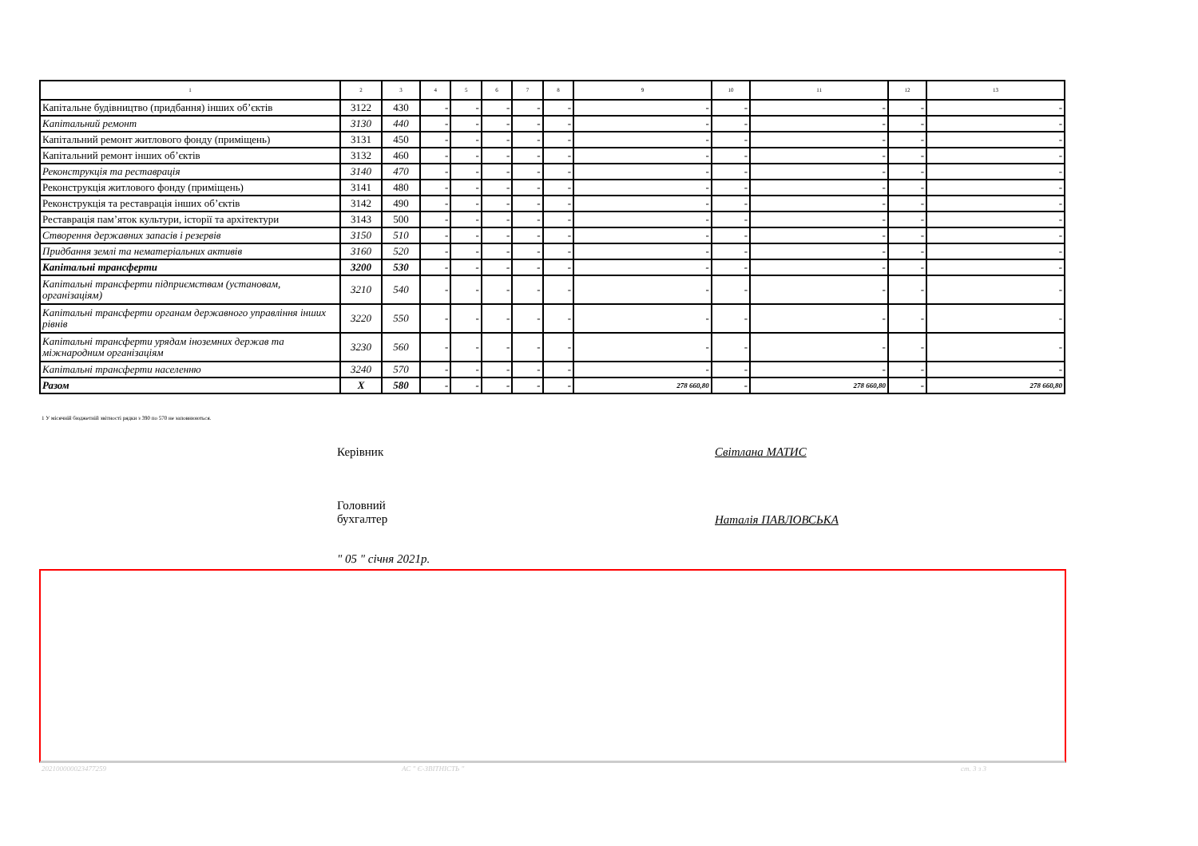| 1 | 2 | 3 | 4 | 5 | 6 | 7 | 8 | 9 | 10 | 11 | 12 | 13 |
| --- | --- | --- | --- | --- | --- | --- | --- | --- | --- | --- | --- | --- |
| Капітальне будівництво (придбання) інших об’єктів | 3122 | 430 | - | - | - | - | - | - | - | - | - | - |
| Капітальний ремонт | 3130 | 440 | - | - | - | - | - | - | - | - | - | - |
| Капітальний ремонт житлового фонду (приміщень) | 3131 | 450 | - | - | - | - | - | - | - | - | - | - |
| Капітальний ремонт інших об’єктів | 3132 | 460 | - | - | - | - | - | - | - | - | - | - |
| Реконструкція та реставрація | 3140 | 470 | - | - | - | - | - | - | - | - | - | - |
| Реконструкція житлового фонду (приміщень) | 3141 | 480 | - | - | - | - | - | - | - | - | - | - |
| Реконструкція та реставрація інших об’єктів | 3142 | 490 | - | - | - | - | - | - | - | - | - | - |
| Реставрація пам’яток культури, історії та архітектури | 3143 | 500 | - | - | - | - | - | - | - | - | - | - |
| Створення державних запасів і резервів | 3150 | 510 | - | - | - | - | - | - | - | - | - | - |
| Придбання землі та нематеріальних активів | 3160 | 520 | - | - | - | - | - | - | - | - | - | - |
| Капітальні трансферти | 3200 | 530 | - | - | - | - | - | - | - | - | - | - |
| Капітальні трансферти підприємствам (установам, організаціям) | 3210 | 540 | - | - | - | - | - | - | - | - | - | - |
| Капітальні трансферти органам державного управління інших рівнів | 3220 | 550 | - | - | - | - | - | - | - | - | - | - |
| Капітальні трансферти урядам іноземних держав та міжнародним організаціям | 3230 | 560 | - | - | - | - | - | - | - | - | - | - |
| Капітальні трансферти населенню | 3240 | 570 | - | - | - | - | - | - | - | - | - | - |
| Разом | X | 580 | - | - | - | - | - | 278 660,80 | - | 278 660,80 | - | 278 660,80 |
1 У місячній бюджетній звітності рядки з 390 по 570 не заповнюються.
Керівник Світлана МАТИС
Головний
бухгалтер
Наталія ПАВЛОВСЬКА
" 05 " січня 2021р.
20210000002347725​9 АС " Є-ЗВІТНІСТЬ " ст. 3 з 3